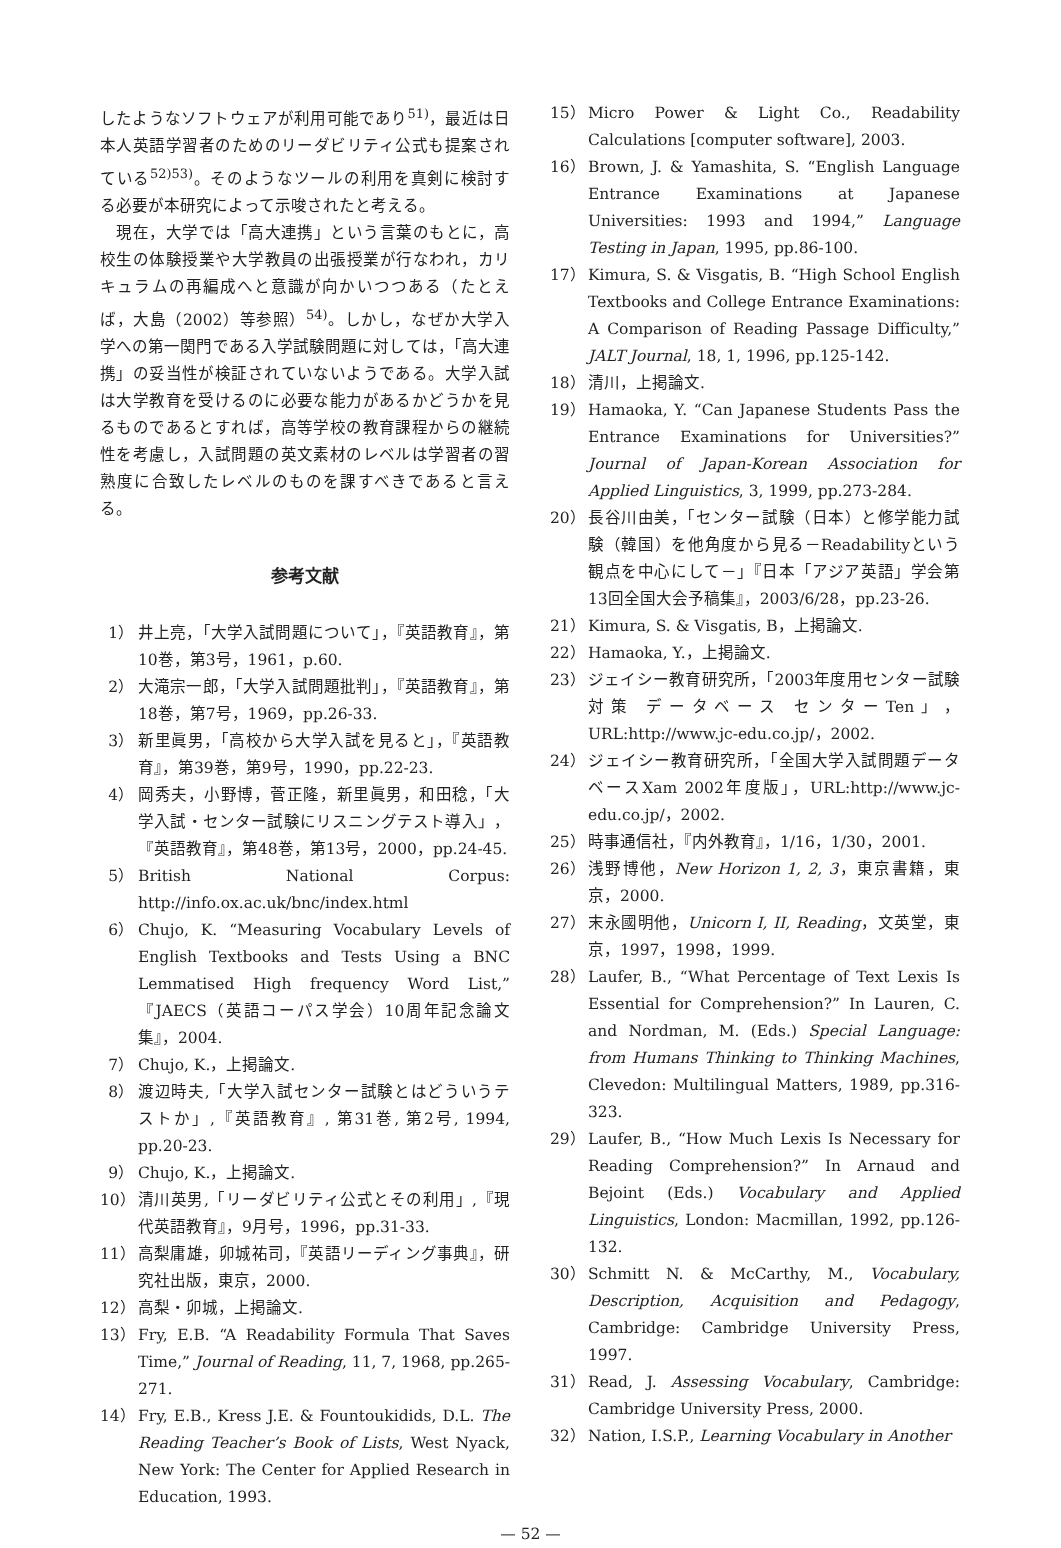したようなソフトウェアが利用可能であり<sup>51)</sup>，最近は日本人英語学習者のためのリーダビリティ公式も提案されている<sup>52)53)</sup>。そのようなツールの利用を真剣に検討する必要が本研究によって示唆されたと考える。
　現在，大学では「高大連携」という言葉のもとに，高校生の体験授業や大学教員の出張授業が行なわれ，カリキュラムの再編成へと意識が向かいつつある（たとえば，大島（2002）等参照）<sup>54)</sup>。しかし，なぜか大学入学への第一関門である入学試験問題に対しては，「高大連携」の妥当性が検証されていないようである。大学入試は大学教育を受けるのに必要な能力があるかどうかを見るものであるとすれば，高等学校の教育課程からの継続性を考慮し，入試問題の英文素材のレベルは学習者の習熟度に合致したレベルのものを課すべきであると言える。
参考文献
1） 井上亮，「大学入試問題について」，『英語教育』，第10巻，第3号，1961，p.60.
2） 大滝宗一郎，「大学入試問題批判」，『英語教育』，第18巻，第7号，1969，pp.26-33.
3） 新里眞男，「高校から大学入試を見ると」，『英語教育』，第39巻，第9号，1990，pp.22-23.
4） 岡秀夫，小野博，菅正隆，新里眞男，和田稔，「大学入試・センター試験にリスニングテスト導入」，『英語教育』，第48巻，第13号，2000，pp.24-45.
5） British National Corpus: http://info.ox.ac.uk/bnc/index.html
6） Chujo, K. “Measuring Vocabulary Levels of English Textbooks and Tests Using a BNC Lemmatised High frequency Word List,” 『JAECS（英語コーパス学会）10周年記念論文集』，2004.
7） Chujo, K.，上掲論文.
8） 渡辺時夫,「大学入試センター試験とはどういうテストか」,『英語教育』, 第31巻, 第2号, 1994, pp.20-23.
9） Chujo, K.，上掲論文.
10） 清川英男,「リーダビリティ公式とその利用」,『現代英語教育』，9月号，1996，pp.31-33.
11） 高梨庸雄，卯城祐司，『英語リーディング事典』，研究社出版，東京，2000.
12） 高梨・卯城，上掲論文.
13） Fry, E.B. “A Readability Formula That Saves Time,” Journal of Reading, 11, 7, 1968, pp.265-271.
14） Fry, E.B., Kress J.E. & Fountoukidids, D.L. The Reading Teacher’s Book of Lists, West Nyack, New York: The Center for Applied Research in Education, 1993.
15） Micro Power & Light Co., Readability Calculations [computer software], 2003.
16） Brown, J. & Yamashita, S. “English Language Entrance Examinations at Japanese Universities: 1993 and 1994,” Language Testing in Japan, 1995, pp.86-100.
17） Kimura, S. & Visgatis, B. “High School English Textbooks and College Entrance Examinations: A Comparison of Reading Passage Difficulty,” JALT Journal, 18, 1, 1996, pp.125-142.
18） 清川，上掲論文.
19） Hamaoka, Y. “Can Japanese Students Pass the Entrance Examinations for Universities?” Journal of Japan-Korean Association for Applied Linguistics, 3, 1999, pp.273-284.
20） 長谷川由美，「センター試験（日本）と修学能力試験（韓国）を他角度から見る－Readabilityという観点を中心にして－」『日本「アジア英語」学会第13回全国大会予稿集』，2003/6/28，pp.23-26.
21） Kimura, S. & Visgatis, B，上掲論文.
22） Hamaoka, Y.，上掲論文.
23） ジェイシー教育研究所，「2003年度用センター試験対策 データベース センターTen」，URL:http://www.jc-edu.co.jp/，2002.
24） ジェイシー教育研究所，「全国大学入試問題データベースXam 2002年度版」，URL:http://www.jc-edu.co.jp/，2002.
25） 時事通信社，『内外教育』，1/16，1/30，2001.
26） 浅野博他，New Horizon 1, 2, 3，東京書籍，東京，2000.
27） 末永國明他，Unicorn I, II, Reading，文英堂，東京，1997，1998，1999.
28） Laufer, B., “What Percentage of Text Lexis Is Essential for Comprehension?” In Lauren, C. and Nordman, M. (Eds.) Special Language: from Humans Thinking to Thinking Machines, Clevedon: Multilingual Matters, 1989, pp.316-323.
29） Laufer, B., “How Much Lexis Is Necessary for Reading Comprehension?” In Arnaud and Bejoint (Eds.) Vocabulary and Applied Linguistics, London: Macmillan, 1992, pp.126-132.
30） Schmitt N. & McCarthy, M., Vocabulary, Description, Acquisition and Pedagogy, Cambridge: Cambridge University Press, 1997.
31） Read, J. Assessing Vocabulary, Cambridge: Cambridge University Press, 2000.
32） Nation, I.S.P., Learning Vocabulary in Another
— 52 —